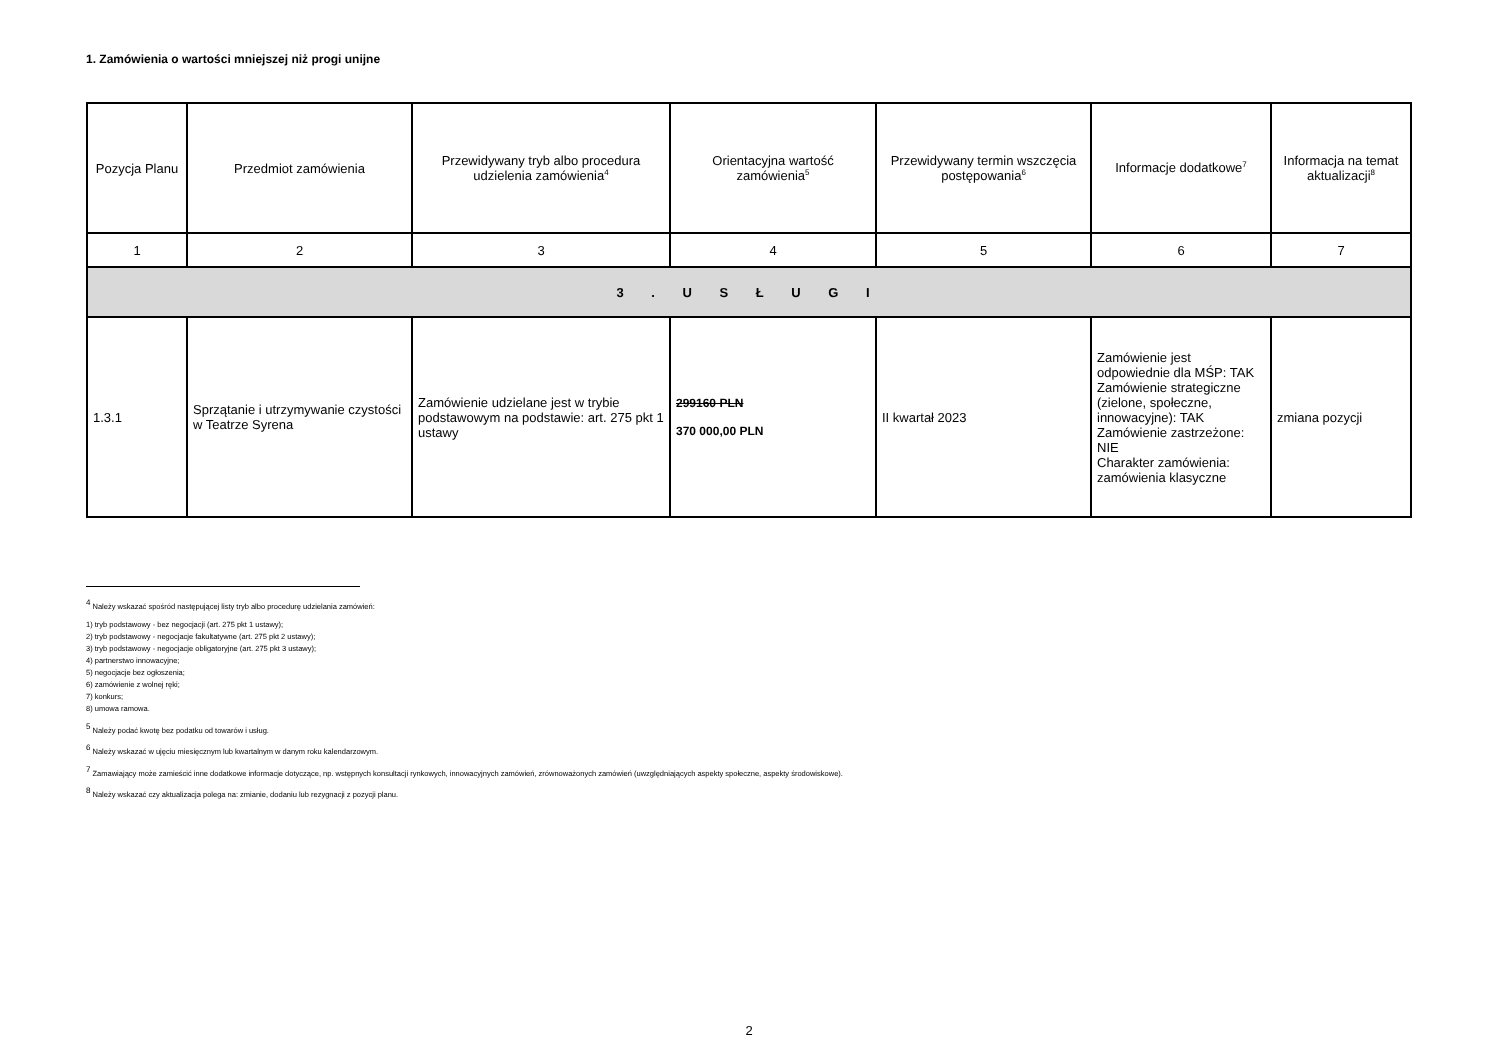1. Zamówienia o wartości mniejszej niż progi unijne
| Pozycja Planu | Przedmiot zamówienia | Przewidywany tryb albo procedura udzielenia zamówienia<sup>4</sup> | Orientacyjna wartość zamówienia<sup>5</sup> | Przewidywany termin wszczęcia postępowania<sup>6</sup> | Informacje dodatkowe<sup>7</sup> | Informacja na temat aktualizacji<sup>8</sup> |
| --- | --- | --- | --- | --- | --- | --- |
| 1 | 2 | 3 | 4 | 5 | 6 | 7 |
| 3 . U S Ł U G I | | | | | | |
| 1.3.1 | Sprzątanie i utrzymywanie czystości w Teatrze Syrena | Zamówienie udzielane jest w trybie podstawowym na podstawie: art. 275 pkt 1 ustawy | 299160 PLN 370 000,00 PLN | II kwartał 2023 | Zamówienie jest odpowiednie dla MŚP: TAK Zamówienie strategiczne (zielone, społeczne, innowacyjne): TAK Zamówienie zastrzeżone: NIE Charakter zamówienia: zamówienia klasyczne | zmiana pozycji |
<sup>4</sup> Należy wskazać spośród następującej listy tryb albo procedurę udzielania zamówień:
1) tryb podstawowy - bez negocjacji (art. 275 pkt 1 ustawy);
2) tryb podstawowy - negocjacje fakultatywne (art. 275 pkt 2 ustawy);
3) tryb podstawowy - negocjacje obligatoryjne (art. 275 pkt 3 ustawy);
4) partnerstwo innowacyjne;
5) negocjacje bez ogłoszenia;
6) zamówienie z wolnej ręki;
7) konkurs;
8) umowa ramowa.
<sup>5</sup> Należy podać kwotę bez podatku od towarów i usług.
<sup>6</sup> Należy wskazać w ujęciu miesięcznym lub kwartalnym w danym roku kalendarzowym.
<sup>7</sup> Zamawiający może zamieścić inne dodatkowe informacje dotyczące, np. wstępnych konsultacji rynkowych, innowacyjnych zamówień, zrównoważonych zamówień (uwzględniających aspekty społeczne, aspekty środowiskowe).
<sup>8</sup> Należy wskazać czy aktualizacja polega na: zmianie, dodaniu lub rezygnacji z pozycji planu.
2